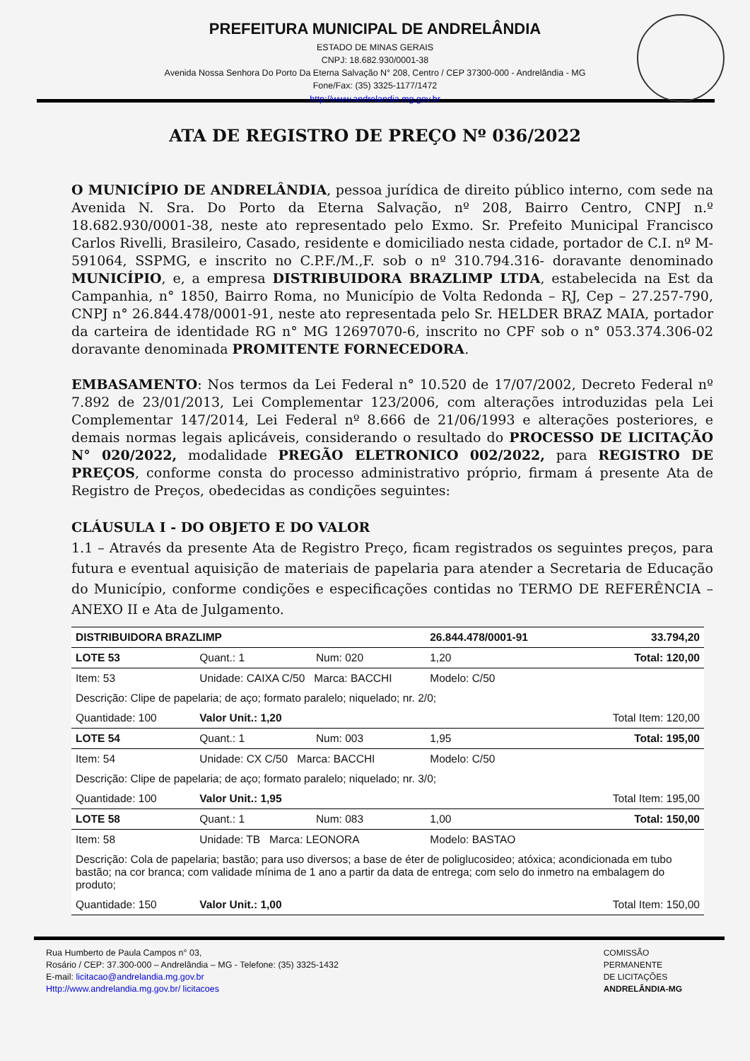PREFEITURA MUNICIPAL DE ANDRELÂNDIA
ESTADO DE MINAS GERAIS
CNPJ: 18.682.930/0001-38
Avenida Nossa Senhora Do Porto Da Eterna Salvação N° 208, Centro / CEP 37300-000 - Andrelândia - MG
Fone/Fax: (35) 3325-1177/1472
http://www.andrelandia.mg.gov.br
ATA DE REGISTRO DE PREÇO Nº 036/2022
O MUNICÍPIO DE ANDRELÂNDIA, pessoa jurídica de direito público interno, com sede na Avenida N. Sra. Do Porto da Eterna Salvação, nº 208, Bairro Centro, CNPJ n.º 18.682.930/0001-38, neste ato representado pelo Exmo. Sr. Prefeito Municipal Francisco Carlos Rivelli, Brasileiro, Casado, residente e domiciliado nesta cidade, portador de C.I. nº M-591064, SSPMG, e inscrito no C.P.F./M.,F. sob o nº 310.794.316- doravante denominado MUNICÍPIO, e, a empresa DISTRIBUIDORA BRAZLIMP LTDA, estabelecida na Est da Campanhia, n° 1850, Bairro Roma, no Município de Volta Redonda – RJ, Cep – 27.257-790, CNPJ n° 26.844.478/0001-91, neste ato representada pelo Sr. HELDER BRAZ MAIA, portador da carteira de identidade RG n° MG 12697070-6, inscrito no CPF sob o n° 053.374.306-02 doravante denominada PROMITENTE FORNECEDORA.
EMBASAMENTO: Nos termos da Lei Federal n° 10.520 de 17/07/2002, Decreto Federal nº 7.892 de 23/01/2013, Lei Complementar 123/2006, com alterações introduzidas pela Lei Complementar 147/2014, Lei Federal nº 8.666 de 21/06/1993 e alterações posteriores, e demais normas legais aplicáveis, considerando o resultado do PROCESSO DE LICITAÇÃO N° 020/2022, modalidade PREGÃO ELETRONICO 002/2022, para REGISTRO DE PREÇOS, conforme consta do processo administrativo próprio, firmam á presente Ata de Registro de Preços, obedecidas as condições seguintes:
CLÁUSULA I - DO OBJETO E DO VALOR
1.1 – Através da presente Ata de Registro Preço, ficam registrados os seguintes preços, para futura e eventual aquisição de materiais de papelaria para atender a Secretaria de Educação do Município, conforme condições e especificações contidas no TERMO DE REFERÊNCIA – ANEXO II e Ata de Julgamento.
| DISTRIBUIDORA BRAZLIMP | | | 26.844.478/0001-91 | 33.794,20 |
| LOTE 53 | Quant.: 1 | Num: 020 | 1,20 | Total: 120,00 |
| Item: 53 | Unidade: CAIXA C/50 Marca: BACCHI | | Modelo: C/50 | |
| Descrição: Clipe de papelaria; de aço; formato paralelo; niquelado; nr. 2/0; | | | | |
| Quantidade: 100 | Valor Unit.: 1,20 | | | Total Item: 120,00 |
| LOTE 54 | Quant.: 1 | Num: 003 | 1,95 | Total: 195,00 |
| Item: 54 | Unidade: CX C/50 Marca: BACCHI | | Modelo: C/50 | |
| Descrição: Clipe de papelaria; de aço; formato paralelo; niquelado; nr. 3/0; | | | | |
| Quantidade: 100 | Valor Unit.: 1,95 | | | Total Item: 195,00 |
| LOTE 58 | Quant.: 1 | Num: 083 | 1,00 | Total: 150,00 |
| Item: 58 | Unidade: TB Marca: LEONORA | | Modelo: BASTAO | |
| Descrição: Cola de papelaria; bastão; para uso diversos; a base de éter de poliglucosideo; atóxica; acondicionada em tubo bastão; na cor branca; com validade mínima de 1 ano a partir da data de entrega; com selo do inmetro na embalagem do produto; | | | | |
| Quantidade: 150 | Valor Unit.: 1,00 | | | Total Item: 150,00 |
Rua Humberto de Paula Campos n° 03,
Rosário / CEP: 37.300-000 – Andrelândia – MG - Telefone: (35) 3325-1432
E-mail: licitacao@andrelandia.mg.gov.br
Http://www.andrelandia.mg.gov.br/ licitacoes
COMISSÃO
PERMANENTE
DE LICITAÇÕES
ANDRELÂNDIA-MG